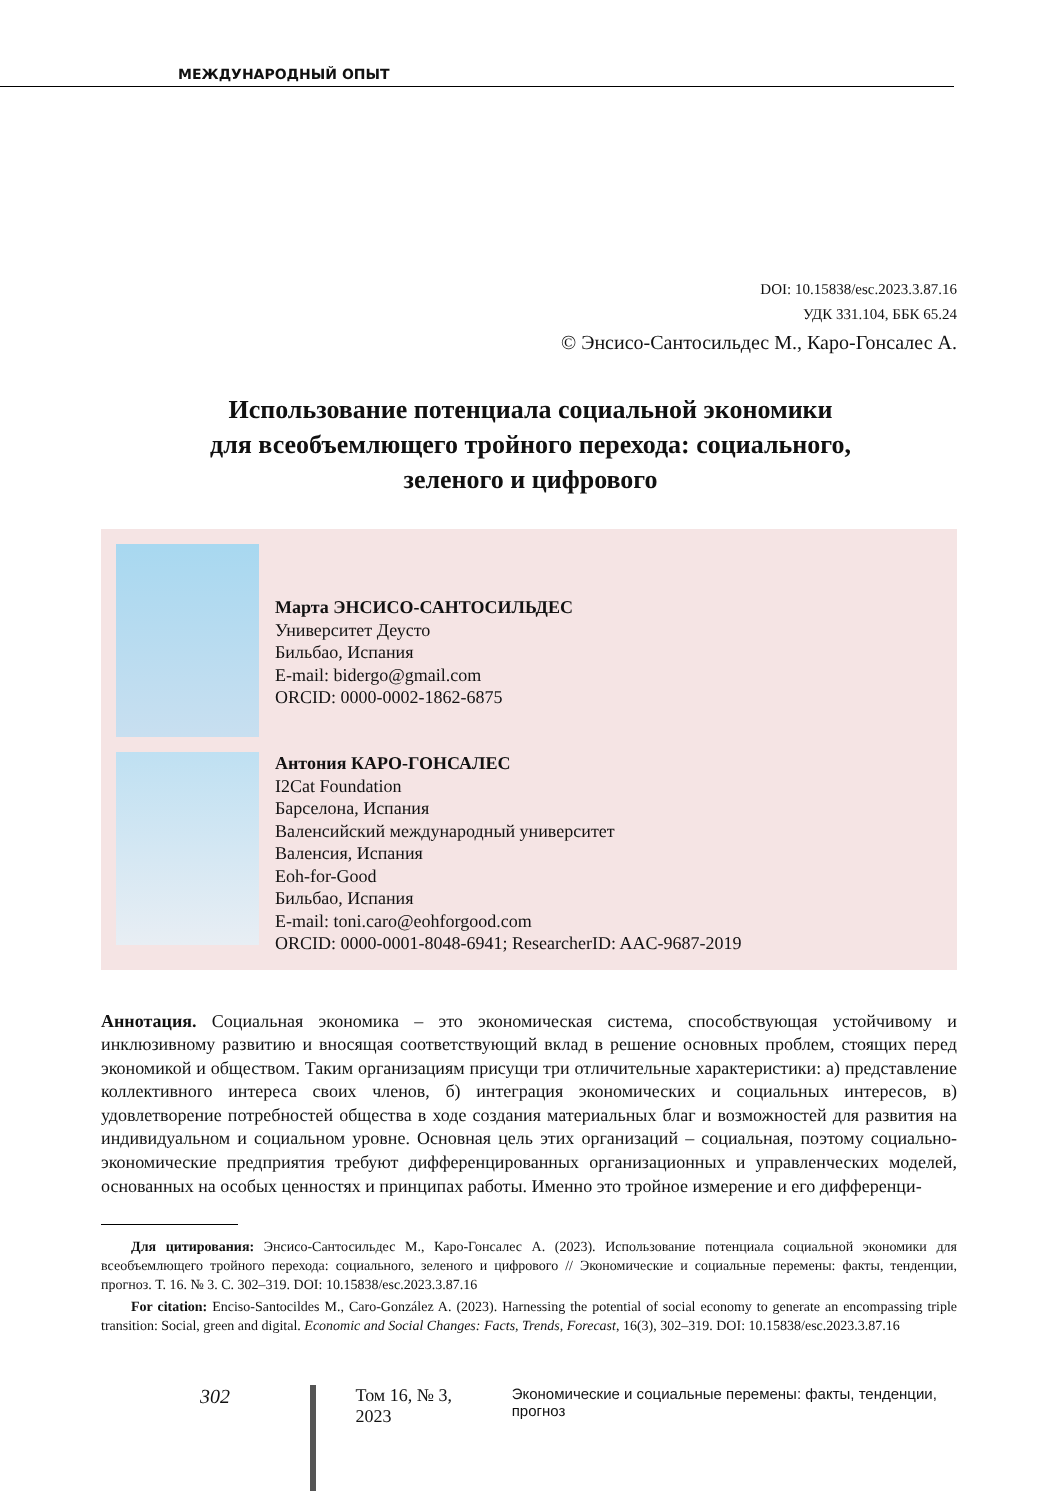МЕЖДУНАРОДНЫЙ ОПЫТ
DOI: 10.15838/esc.2023.3.87.16
УДК 331.104, ББК 65.24
© Энсисо-Сантосильдес М., Каро-Гонсалес А.
Использование потенциала социальной экономики
для всеобъемлющего тройного перехода: социального,
зеленого и цифрового
Марта ЭНСИСО-САНТОСИЛЬДЕС
Университет Деусто
Бильбао, Испания
E-mail: bidergo@gmail.com
ORCID: 0000-0002-1862-6875
Антония КАРО-ГОНСАЛЕС
I2Cat Foundation
Барселона, Испания
Валенсийский международный университет
Валенсия, Испания
Eoh-for-Good
Бильбао, Испания
E-mail: toni.caro@eohforgood.com
ORCID: 0000-0001-8048-6941; ResearcherID: AAC-9687-2019
Аннотация. Социальная экономика – это экономическая система, способствующая устойчивому и инклюзивному развитию и вносящая соответствующий вклад в решение основных проблем, стоящих перед экономикой и обществом. Таким организациям присущи три отличительные характеристики: а) представление коллективного интереса своих членов, б) интеграция экономических и социальных интересов, в) удовлетворение потребностей общества в ходе создания материальных благ и возможностей для развития на индивидуальном и социальном уровне. Основная цель этих организаций – социальная, поэтому социально-экономические предприятия требуют дифференцированных организационных и управленческих моделей, основанных на особых ценностях и принципах работы. Именно это тройное измерение и его дифференци-
Для цитирования: Энсисо-Сантосильдес М., Каро-Гонсалес А. (2023). Использование потенциала социальной экономики для всеобъемлющего тройного перехода: социального, зеленого и цифрового // Экономические и социальные перемены: факты, тенденции, прогноз. Т. 16. № 3. С. 302–319. DOI: 10.15838/esc.2023.3.87.16
For citation: Enciso-Santocildes M., Caro-González A. (2023). Harnessing the potential of social economy to generate an encompassing triple transition: Social, green and digital. Economic and Social Changes: Facts, Trends, Forecast, 16(3), 302–319. DOI: 10.15838/esc.2023.3.87.16
302 Том 16, № 3, 2023 Экономические и социальные перемены: факты, тенденции, прогноз